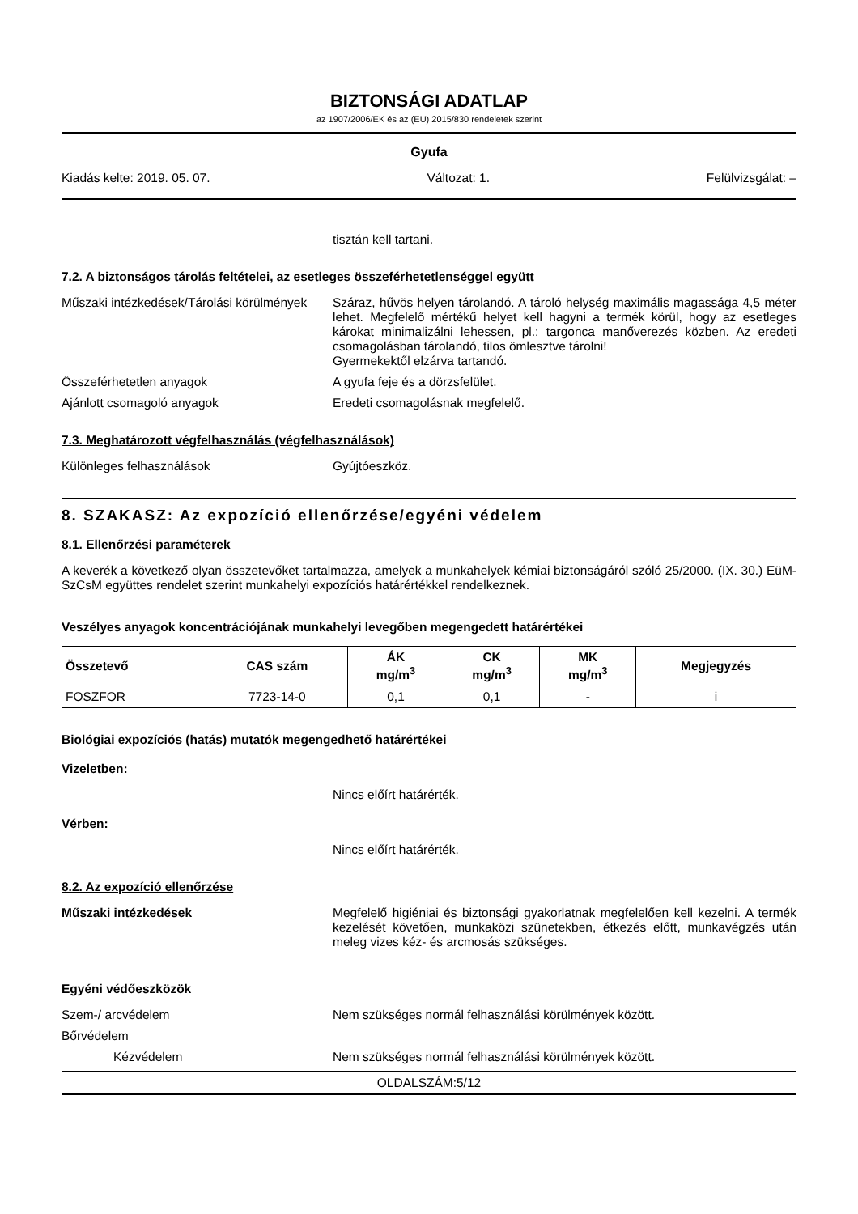BIZTONSÁGI ADATLAP
az 1907/2006/EK és az (EU) 2015/830 rendeletek szerint
Gyufa
Kiadás kelte: 2019. 05. 07. Változat: 1. Felülvizsgálat: –
tisztán kell tartani.
7.2. A biztonságos tárolás feltételei, az esetleges összeférhetetlenséggel együtt
Műszaki intézkedések/Tárolási körülmények
Száraz, hűvös helyen tárolandó. A tároló helység maximális magassága 4,5 méter lehet. Megfelelő mértékű helyet kell hagyni a termék körül, hogy az esetleges károkat minimalizálni lehessen, pl.: targonca manőverezés közben. Az eredeti csomagolásban tárolandó, tilos ömlesztve tárolni!
Gyermekektől elzárva tartandó.
Összeférhetetlen anyagok A gyufa feje és a dörzsfelület.
Ajánlott csomagoló anyagok Eredeti csomagolásnak megfelelő.
7.3. Meghatározott végfelhasználás (végfelhasználások)
Különleges felhasználások Gyújtóeszköz.
8. SZAKASZ: Az expozíció ellenőrzése/egyéni védelem
8.1. Ellenőrzési paraméterek
A keverék a következő olyan összetevőket tartalmazza, amelyek a munkahelyek kémiai biztonságáról szóló 25/2000. (IX. 30.) EüM-SzCsM együttes rendelet szerint munkahelyi expozíciós határértékkel rendelkeznek.
Veszélyes anyagok koncentrációjának munkahelyi levegőben megengedett határértékei
| Összetevő | CAS szám | ÁK mg/m<sup>3</sup> | CK mg/m<sup>3</sup> | MK mg/m<sup>3</sup> | Megjegyzés |
| --- | --- | --- | --- | --- | --- |
| FOSZFOR | 7723-14-0 | 0,1 | 0,1 | - | i |
Biológiai expozíciós (hatás) mutatók megengedhető határértékei
Vizeletben:
Nincs előírt határérték.
Vérben:
Nincs előírt határérték.
8.2. Az expozíció ellenőrzése
Műszaki intézkedések Megfelelő higiéniai és biztonsági gyakorlatnak megfelelően kell kezelni. A termék kezelését követően, munkaközi szünetekben, étkezés előtt, munkavégzés után meleg vizes kéz- és arcmosás szükséges.
Egyéni védőeszközök
Szem-/ arcvédelem Nem szükséges normál felhasználási körülmények között.
Bőrvédelem
Kézvédelem Nem szükséges normál felhasználási körülmények között.
OLDALSZÁM:5/12